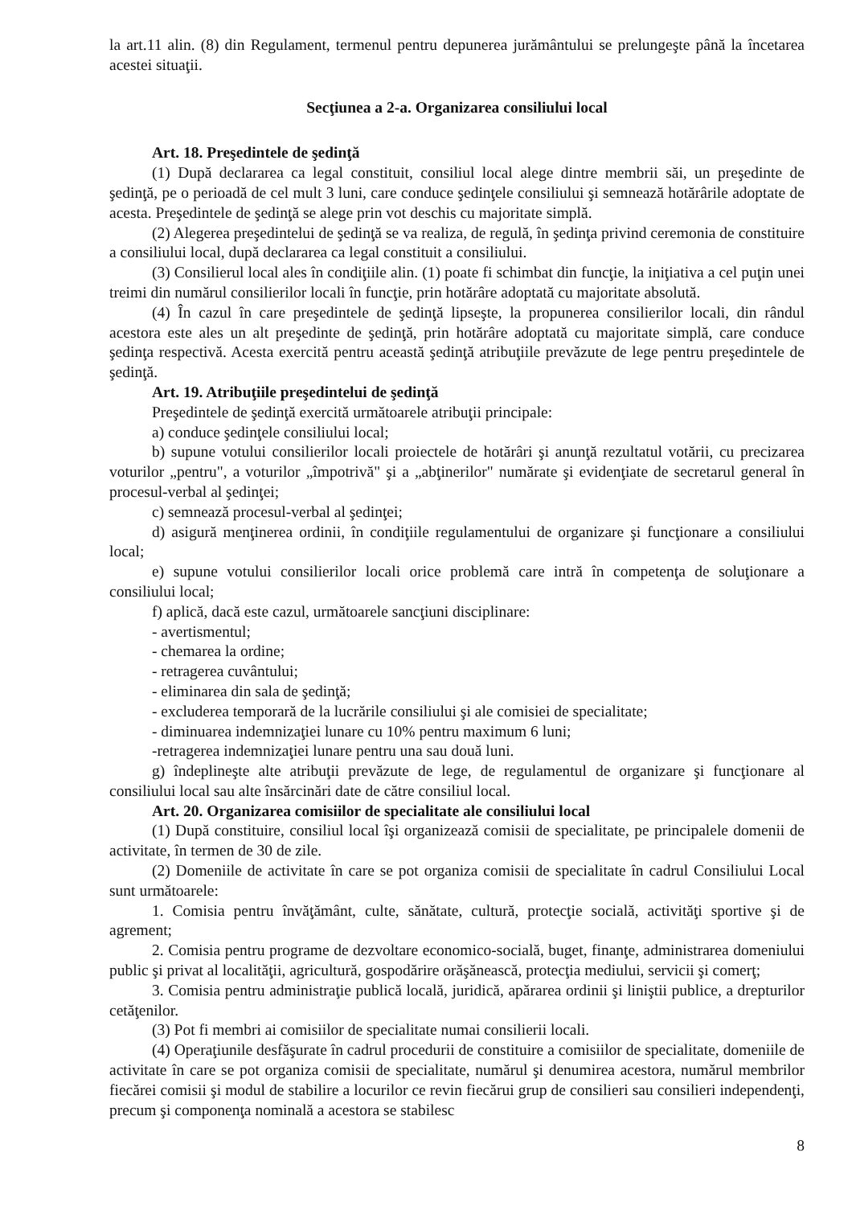la art.11 alin. (8) din Regulament, termenul pentru depunerea jurământului se prelungeşte până la încetarea acestei situaţii.
Secţiunea a 2-a. Organizarea consiliului local
Art. 18. Preşedintele de şedinţă
(1) După declararea ca legal constituit, consiliul local alege dintre membrii săi, un preşedinte de şedinţă, pe o perioadă de cel mult 3 luni, care conduce şedinţele consiliului şi semnează hotărârile adoptate de acesta. Preşedintele de şedinţă se alege prin vot deschis cu majoritate simplă.
(2) Alegerea preşedintelui de şedinţă se va realiza, de regulă, în şedinţa privind ceremonia de constituire a consiliului local, după declararea ca legal constituit a consiliului.
(3) Consilierul local ales în condiţiile alin. (1) poate fi schimbat din funcţie, la iniţiativa a cel puţin unei treimi din numărul consilierilor locali în funcţie, prin hotărâre adoptată cu majoritate absolută.
(4) În cazul în care preşedintele de şedinţă lipseşte, la propunerea consilierilor locali, din rândul acestora este ales un alt preşedinte de şedinţă, prin hotărâre adoptată cu majoritate simplă, care conduce şedinţa respectivă. Acesta exercită pentru această şedinţă atribuţiile prevăzute de lege pentru preşedintele de şedinţă.
Art. 19. Atribuţiile preşedintelui de şedinţă
Preşedintele de şedinţă exercită următoarele atribuţii principale:
a) conduce şedinţele consiliului local;
b) supune votului consilierilor locali proiectele de hotărâri şi anunţă rezultatul votării, cu precizarea voturilor „pentru", a voturilor „împotrivă" şi a „abţinerilor" numărate şi evidenţiate de secretarul general în procesul-verbal al şedinţei;
c) semnează procesul-verbal al şedinţei;
d) asigură menţinerea ordinii, în condiţiile regulamentului de organizare şi funcţionare a consiliului local;
e) supune votului consilierilor locali orice problemă care intră în competenţa de soluţionare a consiliului local;
f) aplică, dacă este cazul, următoarele sancţiuni disciplinare:
- avertismentul;
- chemarea la ordine;
- retragerea cuvântului;
- eliminarea din sala de şedinţă;
- excluderea temporară de la lucrările consiliului şi ale comisiei de specialitate;
- diminuarea indemnizaţiei lunare cu 10% pentru maximum 6 luni;
-retragerea indemnizaţiei lunare pentru una sau două luni.
g) îndeplineşte alte atribuţii prevăzute de lege, de regulamentul de organizare şi funcţionare al consiliului local sau alte însărcinări date de către consiliul local.
Art. 20. Organizarea comisiilor de specialitate ale consiliului local
(1) După constituire, consiliul local îşi organizează comisii de specialitate, pe principalele domenii de activitate, în termen de 30 de zile.
(2) Domeniile de activitate în care se pot organiza comisii de specialitate în cadrul Consiliului Local sunt următoarele:
1. Comisia pentru învăţământ, culte, sănătate, cultură, protecţie socială, activităţi sportive şi de agrement;
2. Comisia pentru programe de dezvoltare economico-socială, buget, finanţe, administrarea domeniului public şi privat al localităţii, agricultură, gospodărire orăşănească, protecţia mediului, servicii şi comerţ;
3. Comisia pentru administraţie publică locală, juridică, apărarea ordinii şi liniştii publice, a drepturilor cetăţenilor.
(3) Pot fi membri ai comisiilor de specialitate numai consilierii locali.
(4) Operaţiunile desfăşurate în cadrul procedurii de constituire a comisiilor de specialitate, domeniile de activitate în care se pot organiza comisii de specialitate, numărul şi denumirea acestora, numărul membrilor fiecărei comisii şi modul de stabilire a locurilor ce revin fiecărui grup de consilieri sau consilieri independenţi, precum şi componenţa nominală a acestora se stabilesc
8